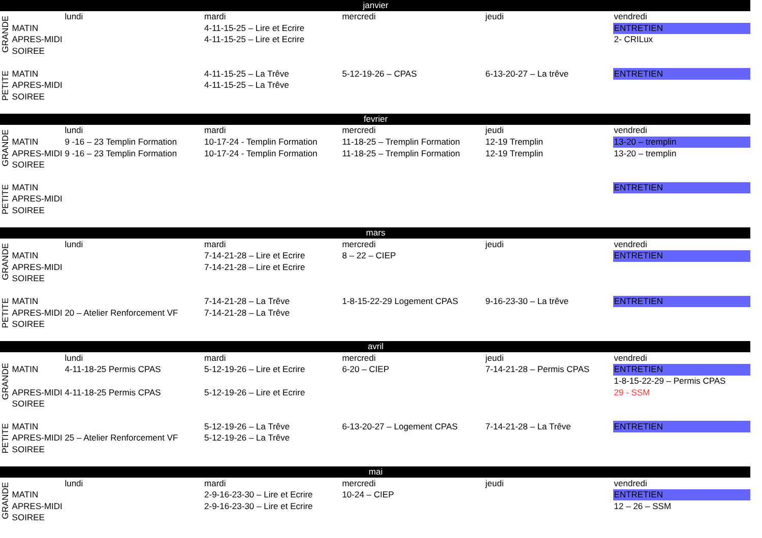| janvier | | | | | | |
| --- | --- | --- | --- | --- | --- | --- |
| GRANDE | | lundi | mardi | mercredi | jeudi | vendredi |
| | MATIN | | 4-11-15-25 – Lire et Ecrire | | | ENTRETIEN |
| | APRES-MIDI | | 4-11-15-25 – Lire et Ecrire | | | 2- CRILux |
| | SOIREE | | | | | |
| PETITE | MATIN | | 4-11-15-25 – La Trêve | 5-12-19-26 – CPAS | 6-13-20-27 – La trêve | ENTRETIEN |
| | APRES-MIDI | | 4-11-15-25 – La Trêve | | | |
| | SOIREE | | | | | |
| fevrier | | | | | | |
| GRANDE | | lundi | mardi | mercredi | jeudi | vendredi |
| | MATIN | 9 -16 – 23 Templin Formation | 10-17-24 - Templin Formation | 11-18-25 – Tremplin Formation | 12-19 Tremplin | 13-20 – tremplin |
| | APRES-MIDI | 9 -16 – 23 Templin Formation | 10-17-24 - Templin Formation | 11-18-25 – Tremplin Formation | 12-19 Tremplin | 13-20 – tremplin |
| | SOIREE | | | | | |
| PETITE | MATIN | | | | | ENTRETIEN |
| | APRES-MIDI | | | | | |
| | SOIREE | | | | | |
| mars | | | | | | |
| GRANDE | | lundi | mardi | mercredi | jeudi | vendredi |
| | MATIN | | 7-14-21-28 – Lire et Ecrire | 8 – 22 – CIEP | | ENTRETIEN |
| | APRES-MIDI | | 7-14-21-28 – Lire et Ecrire | | | |
| | SOIREE | | | | | |
| PETITE | MATIN | | 7-14-21-28 – La Trêve | 1-8-15-22-29 Logement CPAS | 9-16-23-30 – La trêve | ENTRETIEN |
| | APRES-MIDI | 20 – Atelier Renforcement VF | 7-14-21-28 – La Trêve | | | |
| | SOIREE | | | | | |
| avril | | | | | | |
| GRANDE | | lundi | mardi | mercredi | jeudi | vendredi |
| | MATIN | 4-11-18-25 Permis CPAS | 5-12-19-26 – Lire et Ecrire | 6-20 – CIEP | 7-14-21-28 – Permis CPAS | ENTRETIEN |
| | | | | | | 1-8-15-22-29 – Permis CPAS |
| | APRES-MIDI | 4-11-18-25 Permis CPAS | 5-12-19-26 – Lire et Ecrire | | | 29 - SSM |
| | SOIREE | | | | | |
| PETITE | MATIN | | 5-12-19-26 – La Trêve | 6-13-20-27 – Logement CPAS | 7-14-21-28 – La Trêve | ENTRETIEN |
| | APRES-MIDI | 25 – Atelier Renforcement VF | 5-12-19-26 – La Trêve | | | |
| | SOIREE | | | | | |
| mai | | | | | | |
| GRANDE | | lundi | mardi | mercredi | jeudi | vendredi |
| | MATIN | | 2-9-16-23-30 – Lire et Ecrire | 10-24 – CIEP | | ENTRETIEN |
| | APRES-MIDI | | 2-9-16-23-30 – Lire et Ecrire | | | 12 – 26 – SSM |
| | SOIREE | | | | | |